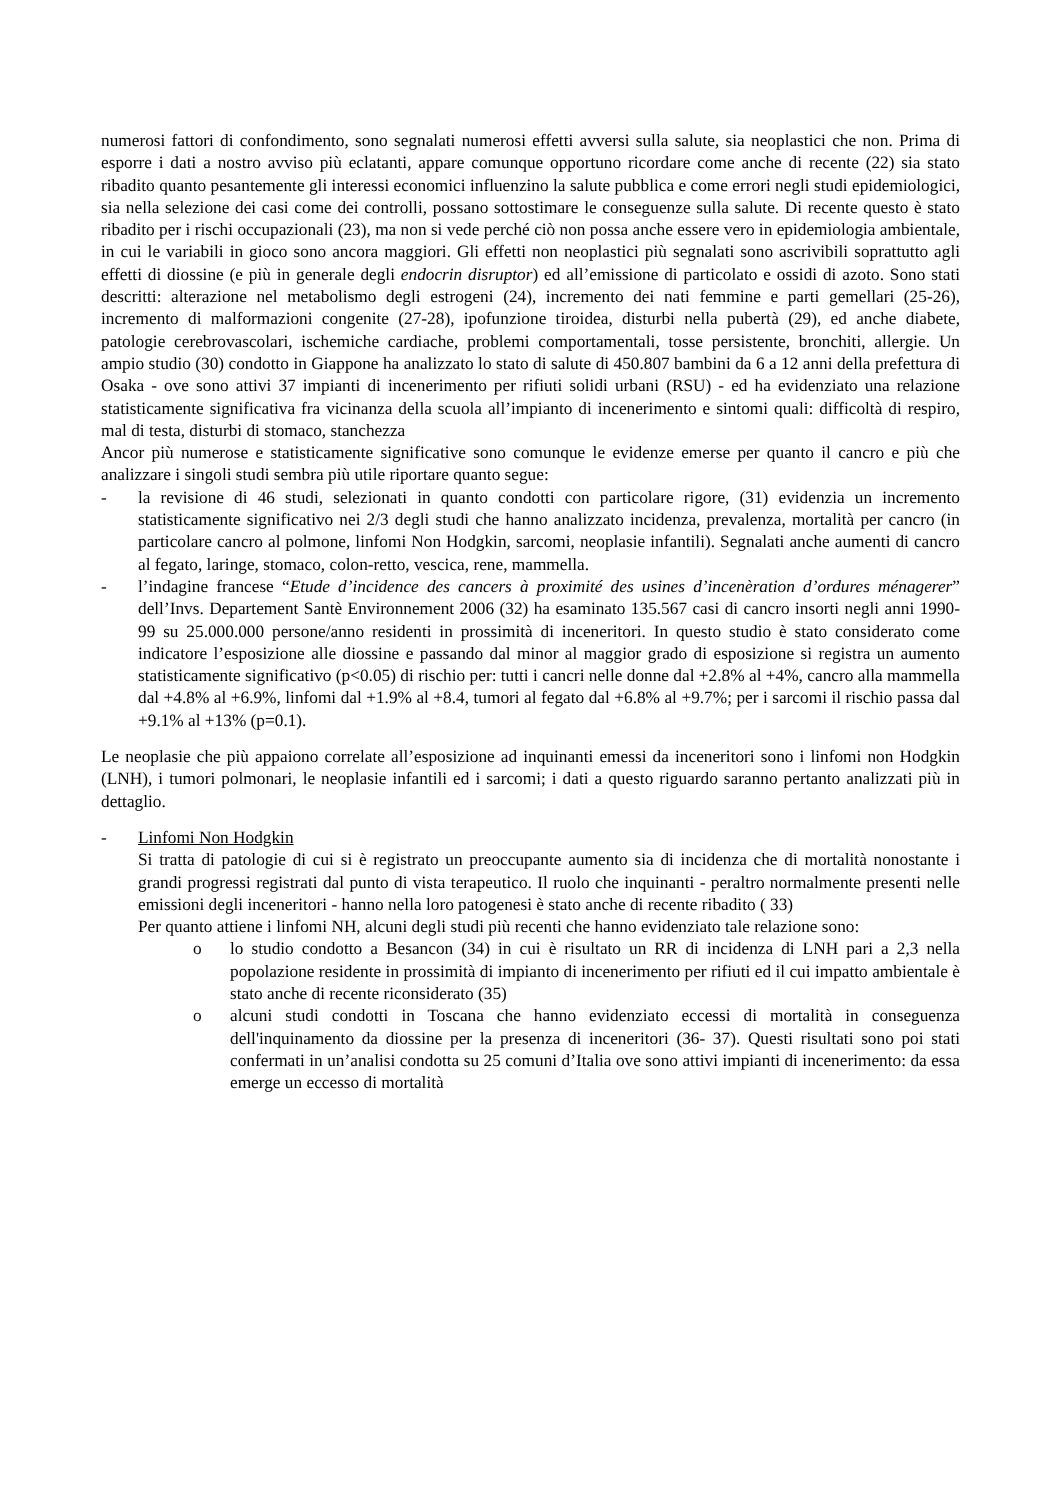numerosi fattori di confondimento, sono segnalati numerosi effetti avversi sulla salute, sia neoplastici che non. Prima di esporre i dati a nostro avviso più eclatanti, appare comunque opportuno ricordare come anche di recente (22) sia stato ribadito quanto pesantemente gli interessi economici influenzino la salute pubblica e come errori negli studi epidemiologici, sia nella selezione dei casi come dei controlli, possano sottostimare le conseguenze sulla salute. Di recente questo è stato ribadito per i rischi occupazionali (23), ma non si vede perché ciò non possa anche essere vero in epidemiologia ambientale, in cui le variabili in gioco sono ancora maggiori. Gli effetti non neoplastici più segnalati sono ascrivibili soprattutto agli effetti di diossine (e più in generale degli endocrin disruptor) ed all’emissione di particolato e ossidi di azoto. Sono stati descritti: alterazione nel metabolismo degli estrogeni (24), incremento dei nati femmine e parti gemellari (25-26), incremento di malformazioni congenite (27-28), ipofunzione tiroidea, disturbi nella pubertà (29), ed anche diabete, patologie cerebrovascolari, ischemiche cardiache, problemi comportamentali, tosse persistente, bronchiti, allergie. Un ampio studio (30) condotto in Giappone ha analizzato lo stato di salute di 450.807 bambini da 6 a 12 anni della prefettura di Osaka - ove sono attivi 37 impianti di incenerimento per rifiuti solidi urbani (RSU) - ed ha evidenziato una relazione statisticamente significativa fra vicinanza della scuola all’impianto di incenerimento e sintomi quali: difficoltà di respiro, mal di testa, disturbi di stomaco, stanchezza
Ancor più numerose e statisticamente significative sono comunque le evidenze emerse per quanto il cancro e più che analizzare i singoli studi sembra più utile riportare quanto segue:
- la revisione di 46 studi, selezionati in quanto condotti con particolare rigore, (31) evidenzia un incremento statisticamente significativo nei 2/3 degli studi che hanno analizzato incidenza, prevalenza, mortalità per cancro (in particolare cancro al polmone, linfomi Non Hodgkin, sarcomi, neoplasie infantili). Segnalati anche aumenti di cancro al fegato, laringe, stomaco, colon-retto, vescica, rene, mammella.
- l’indagine francese “Etude d’incidence des cancers à proximité des usines d’incenèration d’ordures ménagerer” dell’Invs. Departement Santè Environnement 2006 (32) ha esaminato 135.567 casi di cancro insorti negli anni 1990-99 su 25.000.000 persone/anno residenti in prossimità di inceneritori. In questo studio è stato considerato come indicatore l’esposizione alle diossine e passando dal minor al maggior grado di esposizione si registra un aumento statisticamente significativo (p<0.05) di rischio per: tutti i cancri nelle donne dal +2.8% al +4%, cancro alla mammella dal +4.8% al +6.9%, linfomi dal +1.9% al +8.4, tumori al fegato dal +6.8% al +9.7%; per i sarcomi il rischio passa dal +9.1% al +13% (p=0.1).
Le neoplasie che più appaiono correlate all’esposizione ad inquinanti emessi da inceneritori sono i linfomi non Hodgkin (LNH), i tumori polmonari, le neoplasie infantili ed i sarcomi; i dati a questo riguardo saranno pertanto analizzati più in dettaglio.
- Linfomi Non Hodgkin
Si tratta di patologie di cui si è registrato un preoccupante aumento sia di incidenza che di mortalità nonostante i grandi progressi registrati dal punto di vista terapeutico. Il ruolo che inquinanti - peraltro normalmente presenti nelle emissioni degli inceneritori - hanno nella loro patogenesi è stato anche di recente ribadito ( 33)
Per quanto attiene i linfomi NH, alcuni degli studi più recenti che hanno evidenziato tale relazione sono:
o lo studio condotto a Besancon (34) in cui è risultato un RR di incidenza di LNH pari a 2,3 nella popolazione residente in prossimità di impianto di incenerimento per rifiuti ed il cui impatto ambientale è stato anche di recente riconsiderato (35)
o alcuni studi condotti in Toscana che hanno evidenziato eccessi di mortalità in conseguenza dell'inquinamento da diossine per la presenza di inceneritori (36- 37). Questi risultati sono poi stati confermati in un’analisi condotta su 25 comuni d’Italia ove sono attivi impianti di incenerimento: da essa emerge un eccesso di mortalità